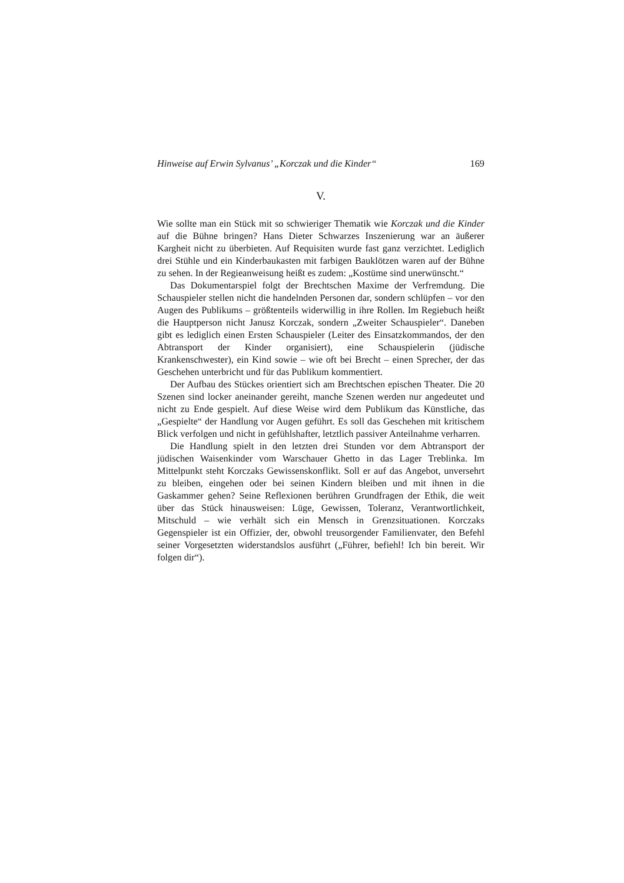Hinweise auf Erwin Sylvanus’ „Korczak und die Kinder“ 169
V.
Wie sollte man ein Stück mit so schwieriger Thematik wie Korczak und die Kinder auf die Bühne bringen? Hans Dieter Schwarzes Inszenierung war an äußerer Kargheit nicht zu überbieten. Auf Requisiten wurde fast ganz verzichtet. Lediglich drei Stühle und ein Kinderbaukasten mit farbigen Bauklötzen waren auf der Bühne zu sehen. In der Regieanweisung heißt es zudem: „Kostüme sind unerwünscht.“
Das Dokumentarspiel folgt der Brechtschen Maxime der Verfremdung. Die Schauspieler stellen nicht die handelnden Personen dar, sondern schlüpfen – vor den Augen des Publikums – größtenteils widerwillig in ihre Rollen. Im Regiebuch heißt die Hauptperson nicht Janusz Korczak, sondern „Zweiter Schauspieler“. Daneben gibt es lediglich einen Ersten Schauspieler (Leiter des Einsatzkommandos, der den Abtransport der Kinder organisiert), eine Schauspielerin (jüdische Krankenschwester), ein Kind sowie – wie oft bei Brecht – einen Sprecher, der das Geschehen unterbricht und für das Publikum kommentiert.
Der Aufbau des Stückes orientiert sich am Brechtschen epischen Theater. Die 20 Szenen sind locker aneinander gereiht, manche Szenen werden nur angedeutet und nicht zu Ende gespielt. Auf diese Weise wird dem Publikum das Künstliche, das „Gespielte“ der Handlung vor Augen geführt. Es soll das Geschehen mit kritischem Blick verfolgen und nicht in gefühlshafter, letztlich passiver Anteilnahme verharren.
Die Handlung spielt in den letzten drei Stunden vor dem Abtransport der jüdischen Waisenkinder vom Warschauer Ghetto in das Lager Treblinka. Im Mittelpunkt steht Korczaks Gewissenskonflikt. Soll er auf das Angebot, unversehrt zu bleiben, eingehen oder bei seinen Kindern bleiben und mit ihnen in die Gaskammer gehen? Seine Reflexionen berühren Grundfragen der Ethik, die weit über das Stück hinausweisen: Lüge, Gewissen, Toleranz, Verantwortlichkeit, Mitschuld – wie verhält sich ein Mensch in Grenzsituationen. Korczaks Gegenspieler ist ein Offizier, der, obwohl treusorgender Familienvater, den Befehl seiner Vorgesetzten widerstandslos ausführt („Führer, befiehl! Ich bin bereit. Wir folgen dir“).